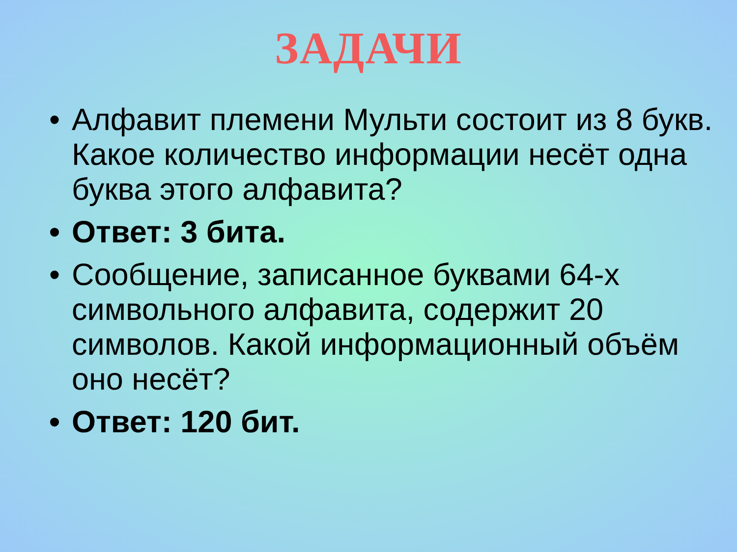ЗАДАЧИ
• Алфавит племени Мульти состоит из 8 букв. Какое количество информации несёт одна буква этого алфавита?
• Ответ: 3 бита.
• Сообщение, записанное буквами 64-х символьного алфавита, содержит 20 символов. Какой информационный объём оно несёт?
• Ответ: 120 бит.